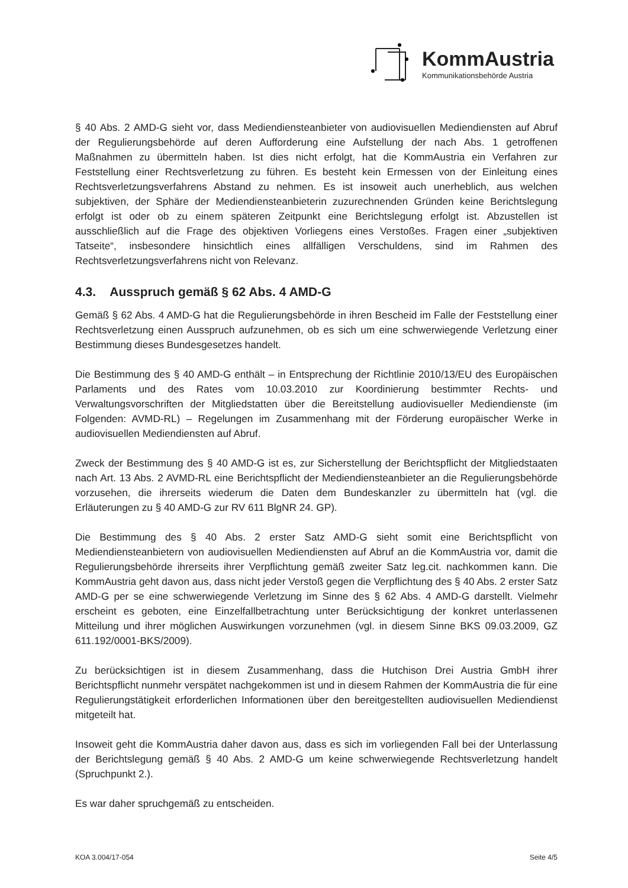KommAustria
Kommunikationsbehörde Austria
§ 40 Abs. 2 AMD-G sieht vor, dass Mediendiensteanbieter von audiovisuellen Mediendiensten auf Abruf der Regulierungsbehörde auf deren Aufforderung eine Aufstellung der nach Abs. 1 getroffenen Maßnahmen zu übermitteln haben. Ist dies nicht erfolgt, hat die KommAustria ein Verfahren zur Feststellung einer Rechtsverletzung zu führen. Es besteht kein Ermessen von der Einleitung eines Rechtsverletzungsverfahrens Abstand zu nehmen. Es ist insoweit auch unerheblich, aus welchen subjektiven, der Sphäre der Mediendiensteanbieterin zuzurechnenden Gründen keine Berichtslegung erfolgt ist oder ob zu einem späteren Zeitpunkt eine Berichtslegung erfolgt ist. Abzustellen ist ausschließlich auf die Frage des objektiven Vorliegens eines Verstoßes. Fragen einer „subjektiven Tatseite“, insbesondere hinsichtlich eines allfälligen Verschuldens, sind im Rahmen des Rechtsverletzungsverfahrens nicht von Relevanz.
4.3. Ausspruch gemäß § 62 Abs. 4 AMD-G
Gemäß § 62 Abs. 4 AMD-G hat die Regulierungsbehörde in ihren Bescheid im Falle der Feststellung einer Rechtsverletzung einen Ausspruch aufzunehmen, ob es sich um eine schwerwiegende Verletzung einer Bestimmung dieses Bundesgesetzes handelt.
Die Bestimmung des § 40 AMD-G enthält – in Entsprechung der Richtlinie 2010/13/EU des Europäischen Parlaments und des Rates vom 10.03.2010 zur Koordinierung bestimmter Rechts- und Verwaltungsvorschriften der Mitgliedstatten über die Bereitstellung audiovisueller Mediendienste (im Folgenden: AVMD-RL) – Regelungen im Zusammenhang mit der Förderung europäischer Werke in audiovisuellen Mediendiensten auf Abruf.
Zweck der Bestimmung des § 40 AMD-G ist es, zur Sicherstellung der Berichtspflicht der Mitgliedstaaten nach Art. 13 Abs. 2 AVMD-RL eine Berichtspflicht der Mediendiensteanbieter an die Regulierungsbehörde vorzusehen, die ihrerseits wiederum die Daten dem Bundeskanzler zu übermitteln hat (vgl. die Erläuterungen zu § 40 AMD-G zur RV 611 BlgNR 24. GP).
Die Bestimmung des § 40 Abs. 2 erster Satz AMD-G sieht somit eine Berichtspflicht von Mediendiensteanbietern von audiovisuellen Mediendiensten auf Abruf an die KommAustria vor, damit die Regulierungsbehörde ihrerseits ihrer Verpflichtung gemäß zweiter Satz leg.cit. nachkommen kann. Die KommAustria geht davon aus, dass nicht jeder Verstoß gegen die Verpflichtung des § 40 Abs. 2 erster Satz AMD-G per se eine schwerwiegende Verletzung im Sinne des § 62 Abs. 4 AMD-G darstellt. Vielmehr erscheint es geboten, eine Einzelfallbetrachtung unter Berücksichtigung der konkret unterlassenen Mitteilung und ihrer möglichen Auswirkungen vorzunehmen (vgl. in diesem Sinne BKS 09.03.2009, GZ 611.192/0001-BKS/2009).
Zu berücksichtigen ist in diesem Zusammenhang, dass die Hutchison Drei Austria GmbH ihrer Berichtspflicht nunmehr verspätet nachgekommen ist und in diesem Rahmen der KommAustria die für eine Regulierungstätigkeit erforderlichen Informationen über den bereitgestellten audiovisuellen Mediendienst mitgeteilt hat.
Insoweit geht die KommAustria daher davon aus, dass es sich im vorliegenden Fall bei der Unterlassung der Berichtslegung gemäß § 40 Abs. 2 AMD-G um keine schwerwiegende Rechtsverletzung handelt (Spruchpunkt 2.).
Es war daher spruchgemäß zu entscheiden.
KOA 3.004/17-054 Seite 4/5